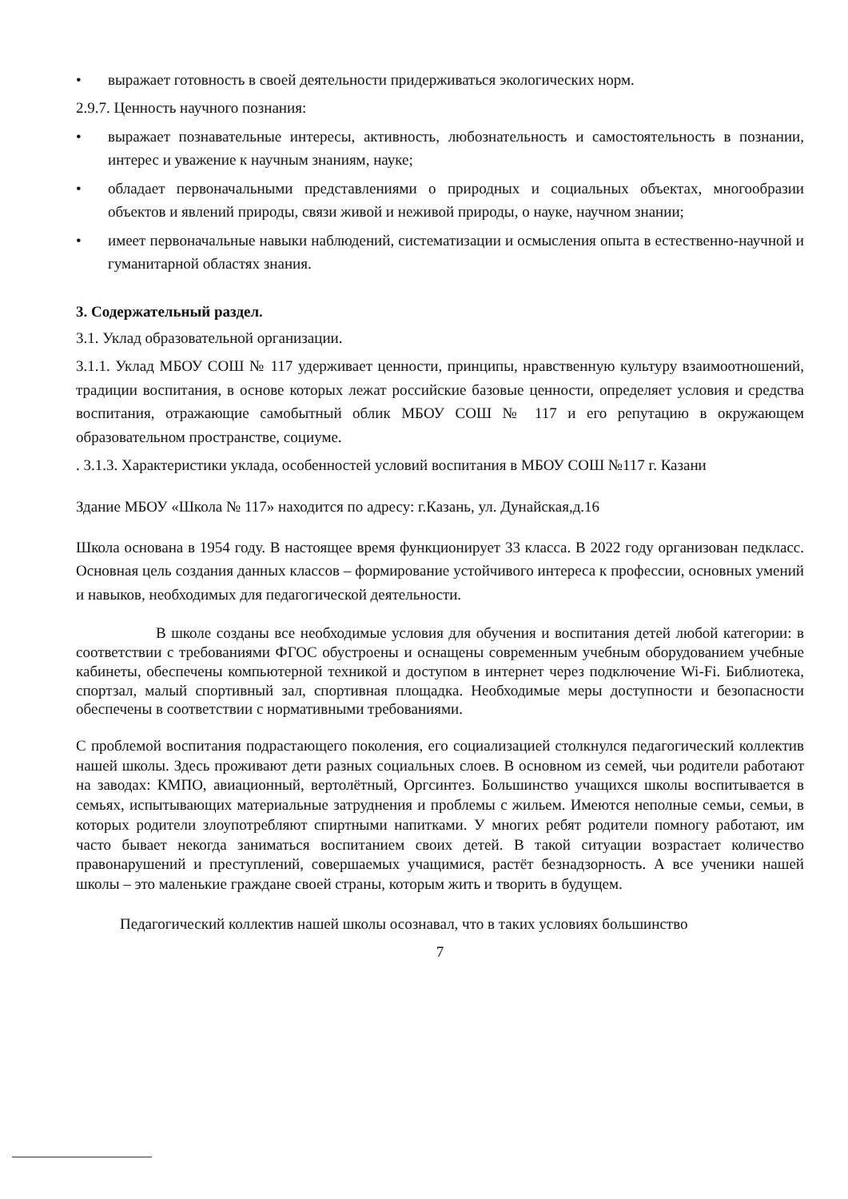• выражает готовность в своей деятельности придерживаться экологических норм.
2.9.7. Ценность научного познания:
• выражает познавательные интересы, активность, любознательность и самостоятельность в познании, интерес и уважение к научным знаниям, науке;
• обладает первоначальными представлениями о природных и социальных объектах, многообразии объектов и явлений природы, связи живой и неживой природы, о науке, научном знании;
• имеет первоначальные навыки наблюдений, систематизации и осмысления опыта в естественно-научной и гуманитарной областях знания.
3. Содержательный раздел.
3.1. Уклад образовательной организации.
3.1.1. Уклад МБОУ СОШ № 117 удерживает ценности, принципы, нравственную культуру взаимоотношений, традиции воспитания, в основе которых лежат российские базовые ценности, определяет условия и средства воспитания, отражающие самобытный облик МБОУ СОШ № 117 и его репутацию в окружающем образовательном пространстве, социуме.
. 3.1.3. Характеристики уклада, особенностей условий воспитания в МБОУ СОШ №117 г. Казани
Здание МБОУ «Школа № 117» находится по адресу: г.Казань, ул. Дунайская,д.16
Школа основана в 1954 году. В настоящее время функционирует 33 класса. В 2022 году организован педкласс. Основная цель создания данных классов – формирование устойчивого интереса к профессии, основных умений и навыков, необходимых для педагогической деятельности.
В школе созданы все необходимые условия для обучения и воспитания детей любой категории: в соответствии с требованиями ФГОС обустроены и оснащены современным учебным оборудованием учебные кабинеты, обеспечены компьютерной техникой и доступом в интернет через подключение Wi-Fi. Библиотека, спортзал, малый спортивный зал, спортивная площадка. Необходимые меры доступности и безопасности обеспечены в соответствии с нормативными требованиями.
С проблемой воспитания подрастающего поколения, его социализацией столкнулся педагогический коллектив нашей школы. Здесь проживают дети разных социальных слоев. В основном из семей, чьи родители работают на заводах: КМПО, авиационный, вертолётный, Оргсинтез. Большинство учащихся школы воспитывается в семьях, испытывающих материальные затруднения и проблемы с жильем. Имеются неполные семьи, семьи, в которых родители злоупотребляют спиртными напитками. У многих ребят родители помногу работают, им часто бывает некогда заниматься воспитанием своих детей. В такой ситуации возрастает количество правонарушений и преступлений, совершаемых учащимися, растёт безнадзорность. А все ученики нашей школы – это маленькие граждане своей страны, которым жить и творить в будущем.
Педагогический коллектив нашей школы осознавал, что в таких условиях большинство
7